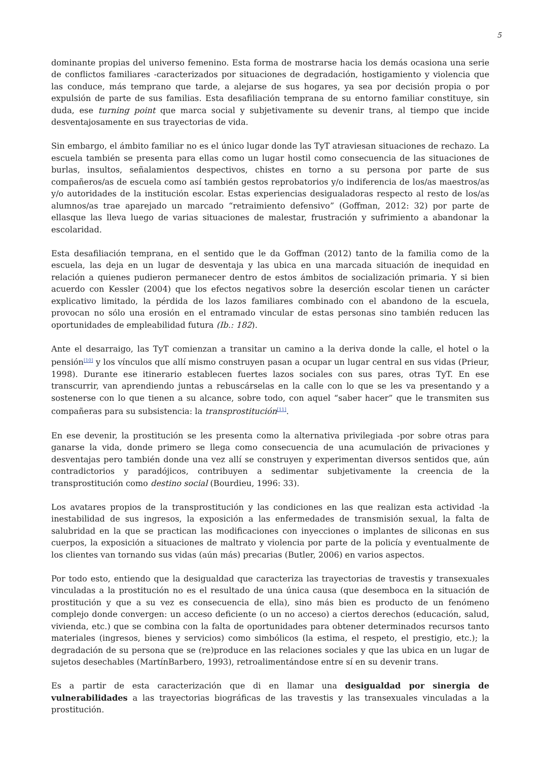5
dominante propias del universo femenino. Esta forma de mostrarse hacia los demás ocasiona una serie de conflictos familiares -caracterizados por situaciones de degradación, hostigamiento y violencia que las conduce, más temprano que tarde, a alejarse de sus hogares, ya sea por decisión propia o por expulsión de parte de sus familias. Esta desafiliación temprana de su entorno familiar constituye, sin duda, ese turning point que marca social y subjetivamente su devenir trans, al tiempo que incide desventajosamente en sus trayectorias de vida.
Sin embargo, el ámbito familiar no es el único lugar donde las TyT atraviesan situaciones de rechazo. La escuela también se presenta para ellas como un lugar hostil como consecuencia de las situaciones de burlas, insultos, señalamientos despectivos, chistes en torno a su persona por parte de sus compañeros/as de escuela como así también gestos reprobatorios y/o indiferencia de los/as maestros/as y/o autoridades de la institución escolar. Estas experiencias desigualadoras respecto al resto de los/as alumnos/as trae aparejado un marcado “retraimiento defensivo” (Goffman, 2012: 32) por parte de ellasque las lleva luego de varias situaciones de malestar, frustración y sufrimiento a abandonar la escolaridad.
Esta desafiliación temprana, en el sentido que le da Goffman (2012) tanto de la familia como de la escuela, las deja en un lugar de desventaja y las ubica en una marcada situación de inequidad en relación a quienes pudieron permanecer dentro de estos ámbitos de socialización primaria. Y si bien acuerdo con Kessler (2004) que los efectos negativos sobre la deserción escolar tienen un carácter explicativo limitado, la pérdida de los lazos familiares combinado con el abandono de la escuela, provocan no sólo una erosión en el entramado vincular de estas personas sino también reducen las oportunidades de empleabilidad futura (Ib.: 182).
Ante el desarraigo, las TyT comienzan a transitar un camino a la deriva donde la calle, el hotel o la pensión<sup>[10]</sup> y los vínculos que allí mismo construyen pasan a ocupar un lugar central en sus vidas (Prieur, 1998). Durante ese itinerario establecen fuertes lazos sociales con sus pares, otras TyT. En ese transcurrir, van aprendiendo juntas a rebuscárselas en la calle con lo que se les va presentando y a sostenerse con lo que tienen a su alcance, sobre todo, con aquel “saber hacer” que le transmiten sus compañeras para su subsistencia: la transprostitución<sup>[11]</sup>.
En ese devenir, la prostitución se les presenta como la alternativa privilegiada -por sobre otras para ganarse la vida, donde primero se llega como consecuencia de una acumulación de privaciones y desventajas pero también donde una vez allí se construyen y experimentan diversos sentidos que, aún contradictorios y paradójicos, contribuyen a sedimentar subjetivamente la creencia de la transprostitución como destino social (Bourdieu, 1996: 33).
Los avatares propios de la transprostitución y las condiciones en las que realizan esta actividad -la inestabilidad de sus ingresos, la exposición a las enfermedades de transmisión sexual, la falta de salubridad en la que se practican las modificaciones con inyecciones o implantes de siliconas en sus cuerpos, la exposición a situaciones de maltrato y violencia por parte de la policía y eventualmente de los clientes van tornando sus vidas (aún más) precarias (Butler, 2006) en varios aspectos.
Por todo esto, entiendo que la desigualdad que caracteriza las trayectorias de travestis y transexuales vinculadas a la prostitución no es el resultado de una única causa (que desemboca en la situación de prostitución y que a su vez es consecuencia de ella), sino más bien es producto de un fenómeno complejo donde convergen: un acceso deficiente (o un no acceso) a ciertos derechos (educación, salud, vivienda, etc.) que se combina con la falta de oportunidades para obtener determinados recursos tanto materiales (ingresos, bienes y servicios) como simbólicos (la estima, el respeto, el prestigio, etc.); la degradación de su persona que se (re)produce en las relaciones sociales y que las ubica en un lugar de sujetos desechables (MartínBarbero, 1993), retroalimentándose entre sí en su devenir trans.
Es a partir de esta caracterización que di en llamar una desigualdad por sinergia de vulnerabilidades a las trayectorias biográficas de las travestis y las transexuales vinculadas a la prostitución.